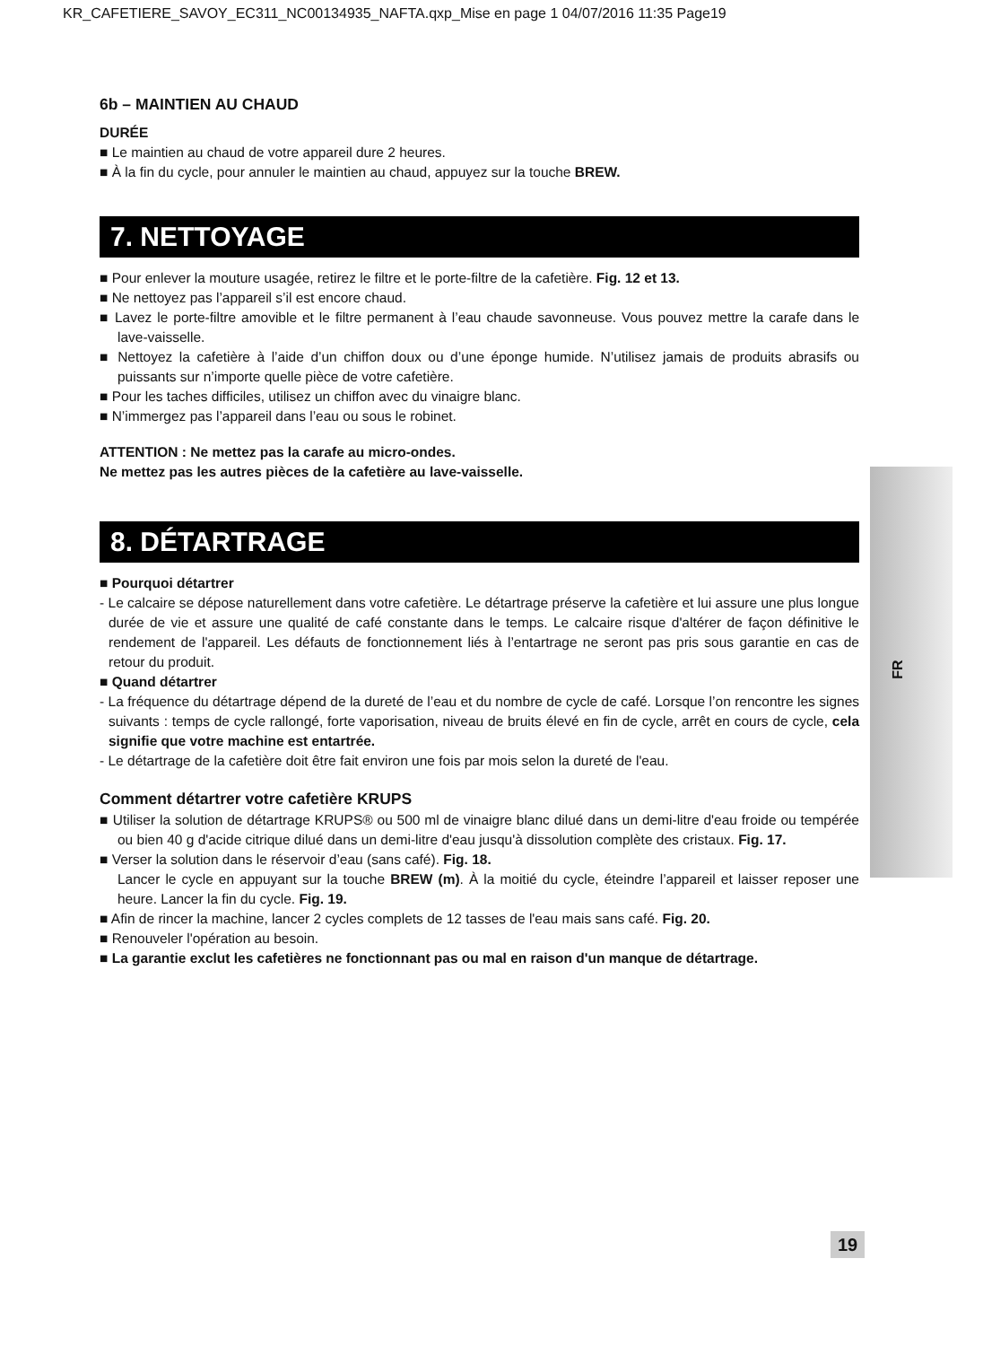KR_CAFETIERE_SAVOY_EC311_NC00134935_NAFTA.qxp_Mise en page 1 04/07/2016 11:35 Page19
FR
6b – MAINTIEN AU CHAUD
DURÉE
■ Le maintien au chaud de votre appareil dure 2 heures.
■ À la fin du cycle, pour annuler le maintien au chaud, appuyez sur la touche BREW.
7. NETTOYAGE
■ Pour enlever la mouture usagée, retirez le filtre et le porte-filtre de la cafetière. Fig. 12 et 13.
■ Ne nettoyez pas l’appareil s’il est encore chaud.
■ Lavez le porte-filtre amovible et le filtre permanent à l’eau chaude savonneuse. Vous pouvez mettre la carafe dans le lave-vaisselle.
■ Nettoyez la cafetière à l’aide d’un chiffon doux ou d’une éponge humide. N’utilisez jamais de produits abrasifs ou puissants sur n’importe quelle pièce de votre cafetière.
■ Pour les taches difficiles, utilisez un chiffon avec du vinaigre blanc.
■ N’immergez pas l’appareil dans l’eau ou sous le robinet.
ATTENTION : Ne mettez pas la carafe au micro-ondes.
Ne mettez pas les autres pièces de la cafetière au lave-vaisselle.
8. DÉTARTRAGE
■ Pourquoi détartrer
- Le calcaire se dépose naturellement dans votre cafetière. Le détartrage préserve la cafetière et lui assure une plus longue durée de vie et assure une qualité de café constante dans le temps. Le calcaire risque d'altérer de façon définitive le rendement de l'appareil. Les défauts de fonctionnement liés à l’entartrage ne seront pas pris sous garantie en cas de retour du produit.
■ Quand détartrer
- La fréquence du détartrage dépend de la dureté de l’eau et du nombre de cycle de café. Lorsque l’on rencontre les signes suivants : temps de cycle rallongé, forte vaporisation, niveau de bruits élevé en fin de cycle, arrêt en cours de cycle, cela signifie que votre machine est entartrée.
- Le détartrage de la cafetière doit être fait environ une fois par mois selon la dureté de l'eau.
Comment détartrer votre cafetière KRUPS
■ Utiliser la solution de détartrage KRUPS® ou 500 ml de vinaigre blanc dilué dans un demi-litre d'eau froide ou tempérée ou bien 40 g d'acide citrique dilué dans un demi-litre d'eau jusqu'à dissolution complète des cristaux. Fig. 17.
■ Verser la solution dans le réservoir d’eau (sans café). Fig. 18.
Lancer le cycle en appuyant sur la touche BREW (m). À la moitié du cycle, éteindre l’appareil et laisser reposer une heure. Lancer la fin du cycle. Fig. 19.
■ Afin de rincer la machine, lancer 2 cycles complets de 12 tasses de l'eau mais sans café. Fig. 20.
■ Renouveler l'opération au besoin.
■ La garantie exclut les cafetières ne fonctionnant pas ou mal en raison d'un manque de détartrage.
19